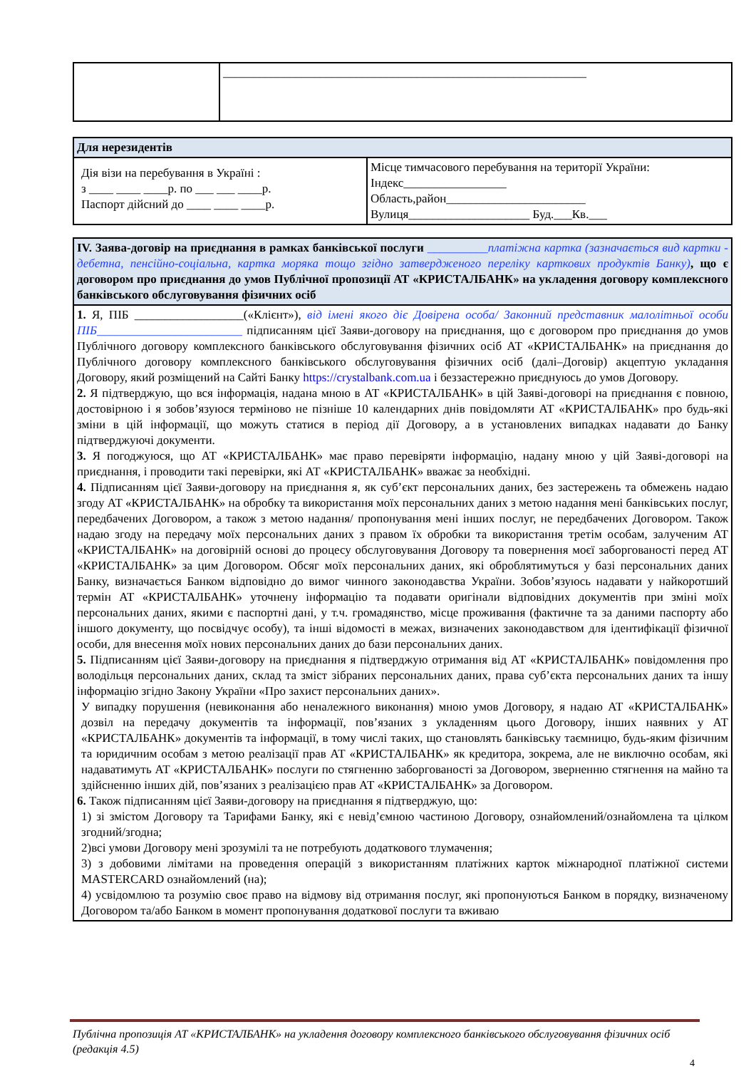| | ____________________________________________________________ |
| Для нерезидентів | |
| Дія візи на перебування в Україні : з ____ ____ ____р. по ___ ___ ____р. Паспорт дійсний до ____ ____ ____р. | Місце тимчасового перебування на території України: Індекс_________________ Область,район_______________________ Вулиця____________________ Буд.___Кв.___ |
| IV. Заява-договір на приєднання в рамках банківської послуги __________платіжна картка (зазначається вид картки - дебетна, пенсійно-соціальна, картка моряка тощо згідно затвердженого переліку карткових продуктів Банку) , що є договором про приєднання до умов Публічної пропозиції АТ «КРИСТАЛБАНК» на укладення договору комплексного банківського обслуговування фізичних осіб |
| 1. Я, ПІБ __________________(«Клієнт»), від імені якого діє Довірена особа/ Законний представник малолітньої особи ПІБ________________________ підписанням цієї Заяви-договору на приєднання, що є договором про приєднання до умов Публічного договору комплексного банківського обслуговування фізичних осіб АТ «КРИСТАЛБАНК» на приєднання до Публічного договору комплексного банківського обслуговування фізичних осіб (далі–Договір) акцептую укладання Договору, який розміщений на Сайті Банку https://crystalbank.com.ua і беззастережно приєднуюсь до умов Договору. 2. Я підтверджую, що вся інформація, надана мною в АТ «КРИСТАЛБАНК» в цій Заяві-договорі на приєднання є повною, достовірною і я зобов’язуюся терміново не пізніше 10 календарних днів повідомляти АТ «КРИСТАЛБАНК» про будь-які зміни в цій інформації, що можуть статися в період дії Договору, а в установлених випадках надавати до Банку підтверджуючі документи. 3. Я погоджуюся, що АТ «КРИСТАЛБАНК» має право перевіряти інформацію, надану мною у цій Заяві-договорі на приєднання, і проводити такі перевірки, які АТ «КРИСТАЛБАНК» вважає за необхідні. 4. Підписанням цієї Заяви-договору на приєднання я, як суб’єкт персональних даних, без застережень та обмежень надаю згоду АТ «КРИСТАЛБАНК» на обробку та використання моїх персональних даних з метою надання мені банківських послуг, передбачених Договором, а також з метою надання/ пропонування мені інших послуг, не передбачених Договором. Також надаю згоду на передачу моїх персональних даних з правом їх обробки та використання третім особам, залученим АТ «КРИСТАЛБАНК» на договірній основі до процесу обслуговування Договору та повернення моєї заборгованості перед АТ «КРИСТАЛБАНК» за цим Договором. Обсяг моїх персональних даних, які оброблятимуться у базі персональних даних Банку, визначається Банком відповідно до вимог чинного законодавства України. Зобов’язуюсь надавати у найкоротший термін АТ «КРИСТАЛБАНК» уточнену інформацію та подавати оригінали відповідних документів при зміні моїх персональних даних, якими є паспортні дані, у т.ч. громадянство, місце проживання (фактичне та за даними паспорту або іншого документу, що посвідчує особу), та інші відомості в межах, визначених законодавством для ідентифікації фізичної особи, для внесення моїх нових персональних даних до бази персональних даних. 5. Підписанням цієї Заяви-договору на приєднання я підтверджую отримання від АТ «КРИСТАЛБАНК» повідомлення про володільця персональних даних, склад та зміст зібраних персональних даних, права суб’єкта персональних даних та іншу інформацію згідно Закону України «Про захист персональних даних». У випадку порушення (невиконання або неналежного виконання) мною умов Договору, я надаю АТ «КРИСТАЛБАНК» дозвіл на передачу документів та інформації, пов’язаних з укладенням цього Договору, інших наявних у АТ «КРИСТАЛБАНК» документів та інформації, в тому числі таких, що становлять банківську таємницю, будь-яким фізичним та юридичним особам з метою реалізації прав АТ «КРИСТАЛБАНК» як кредитора, зокрема, але не виключно особам, які надаватимуть АТ «КРИСТАЛБАНК» послуги по стягненню заборгованості за Договором, зверненню стягнення на майно та здійсненню інших дій, пов’язаних з реалізацією прав АТ «КРИСТАЛБАНК» за Договором. 6. Також підписанням цієї Заяви-договору на приєднання я підтверджую, що: 1) зі змістом Договору та Тарифами Банку, які є невід’ємною частиною Договору, ознайомлений/ознайомлена та цілком згодний/згодна; 2)всі умови Договору мені зрозумілі та не потребують додаткового тлумачення; 3) з добовими лімітами на проведення операцій з використанням платіжних карток міжнародної платіжної системи MASTERCARD ознайомлений (на); 4) усвідомлюю та розумію своє право на відмову від отримання послуг, які пропонуються Банком в порядку, визначеному Договором та/або Банком в момент пропонування додаткової послуги та вживаю |
Публічна пропозиція АТ «КРИСТАЛБАНК» на укладення договору комплексного банківського обслуговування фізичних осіб (редакція 4.5)
4